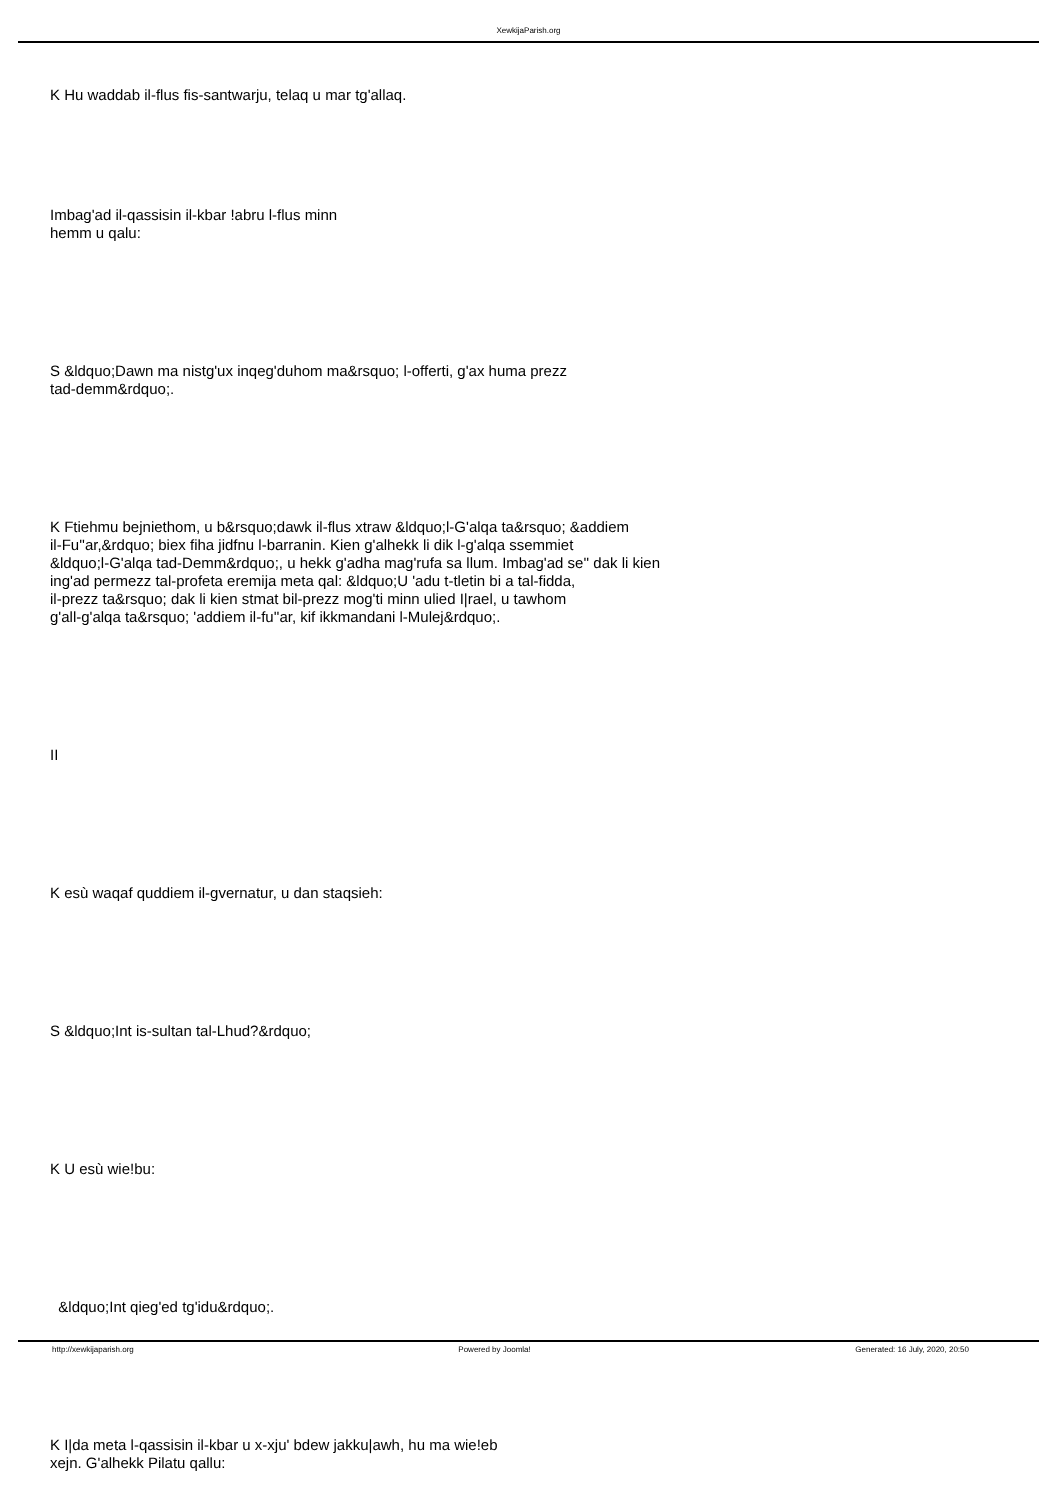XewkijaParish.org
K Hu waddab il-flus fis-santwarju, telaq u mar tg'allaq.
Imbag'ad il-qassisin il-kbar !abru l-flus minn
hemm u qalu:
S &ldquo;Dawn ma nistg'ux inqeg'duhom ma&rsquo; l-offerti, g'ax huma prezz
tad-demm&rdquo;.
K Ftiehmu bejniethom, u b&rsquo;dawk il-flus xtraw &ldquo;l-G'alqa ta&rsquo; &addiem
il-Fu''ar,&rdquo; biex fiha jidfnu l-barranin. Kien g'alhekk li dik l-g'alqa ssemmiet
&ldquo;l-G'alqa tad-Demm&rdquo;, u hekk g'adha mag'rufa sa llum. Imbag'ad se'' dak li kien
ing'ad permezz tal-profeta eremija meta qal: &ldquo;U 'adu t-tletin bi a tal-fidda,
il-prezz ta&rsquo; dak li kien stmat bil-prezz mog'ti minn ulied I|rael, u tawhom
g'all-g'alqa ta&rsquo; 'addiem il-fu''ar, kif ikkmandani l-Mulej&rdquo;.
II
K esù waqaf quddiem il-gvernatur, u dan staqsieh:
S &ldquo;Int is-sultan tal-Lhud?&rdquo;
K U esù wie!bu:
&ldquo;Int qieg'ed tg'idu&rdquo;.
K I|da meta l-qassisin il-kbar u x-xju' bdew jakku|awh, hu ma wie!eb
xejn. G'alhekk Pilatu qallu:
http://xewkijaparish.org Powered by Joomla! Generated: 16 July, 2020, 20:50